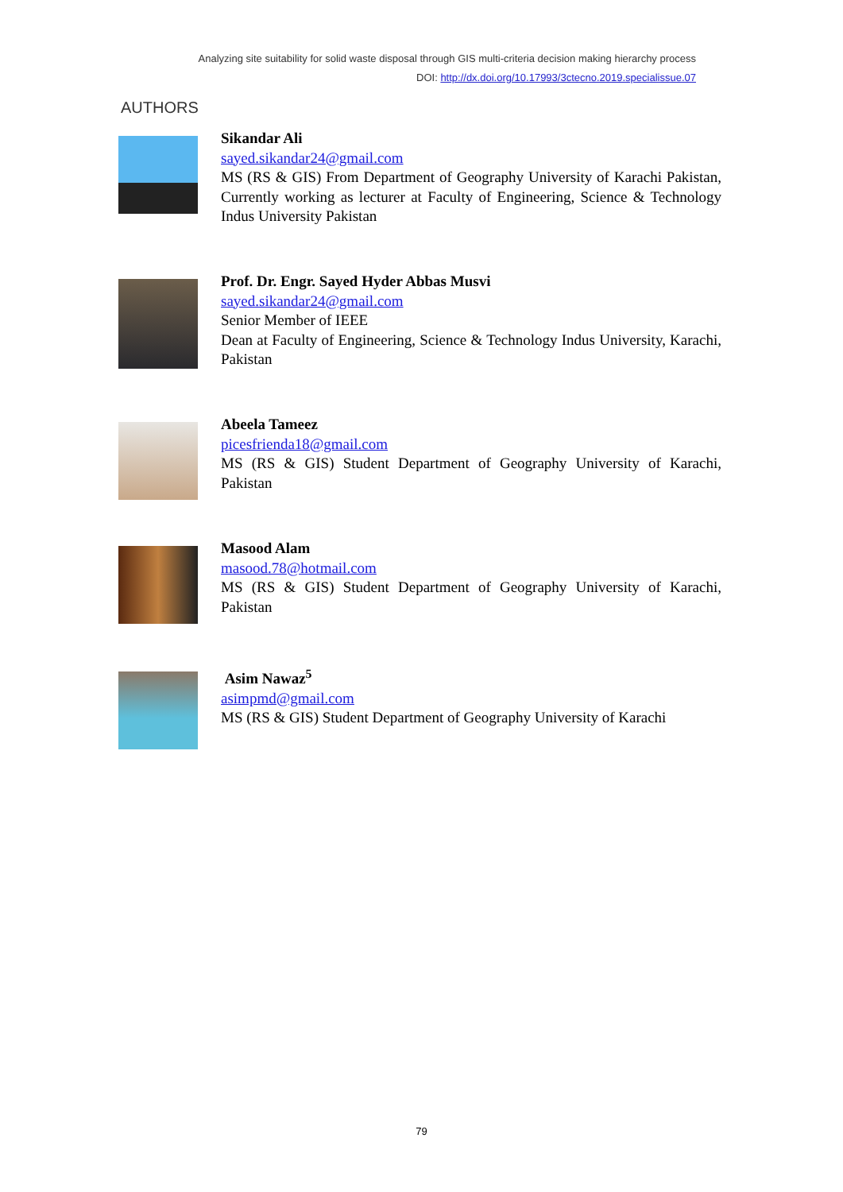Analyzing site suitability for solid waste disposal through GIS multi-criteria decision making hierarchy process
DOI: http://dx.doi.org/10.17993/3ctecno.2019.specialissue.07
AUTHORS
Sikandar Ali
sayed.sikandar24@gmail.com
MS (RS & GIS) From Department of Geography University of Karachi Pakistan, Currently working as lecturer at Faculty of Engineering, Science & Technology Indus University Pakistan
Prof. Dr. Engr. Sayed Hyder Abbas Musvi
sayed.sikandar24@gmail.com
Senior Member of IEEE
Dean at Faculty of Engineering, Science & Technology Indus University, Karachi, Pakistan
Abeela Tameez
picesfrienda18@gmail.com
MS (RS & GIS) Student Department of Geography University of Karachi, Pakistan
Masood Alam
masood.78@hotmail.com
MS (RS & GIS) Student Department of Geography University of Karachi, Pakistan
Asim Nawaz<sup>5</sup>
asimpmd@gmail.com
MS (RS & GIS) Student Department of Geography University of Karachi
79